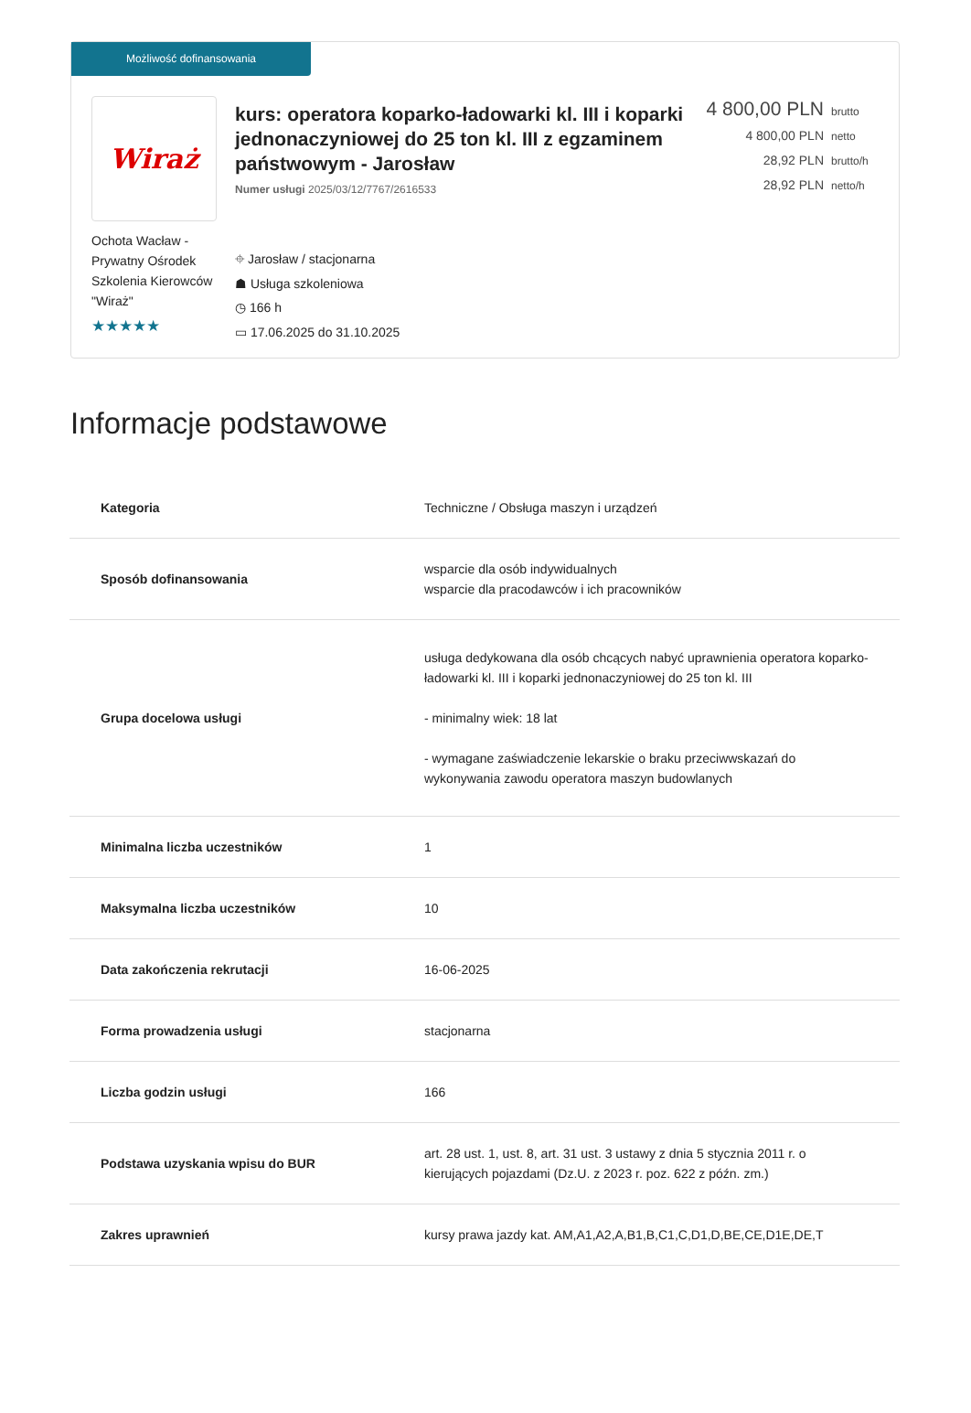Możliwość dofinansowania
Wiraż
Ochota Wacław - Prywatny Ośrodek Szkolenia Kierowców "Wiraż"
★★★★★
kurs: operatora koparko-ładowarki kl. III i koparki jednonaczyniowej do 25 ton kl. III z egzaminem państwowym - Jarosław
Numer usługi 2025/03/12/7767/2616533
⌖ Jarosław / stacjonarna
☗ Usługa szkoleniowa
◷ 166 h
▭ 17.06.2025 do 31.10.2025
4 800,00 PLN brutto
4 800,00 PLN netto
28,92 PLN brutto/h
28,92 PLN netto/h
Informacje podstawowe
| Kategoria | Techniczne / Obsługa maszyn i urządzeń |
| Sposób dofinansowania | wsparcie dla osób indywidualnych wsparcie dla pracodawców i ich pracowników |
| Grupa docelowa usługi | usługa dedykowana dla osób chcących nabyć uprawnienia operatora koparko-ładowarki kl. III i koparki jednonaczyniowej do 25 ton kl. III - minimalny wiek: 18 lat - wymagane zaświadczenie lekarskie o braku przeciwwskazań do wykonywania zawodu operatora maszyn budowlanych |
| Minimalna liczba uczestników | 1 |
| Maksymalna liczba uczestników | 10 |
| Data zakończenia rekrutacji | 16-06-2025 |
| Forma prowadzenia usługi | stacjonarna |
| Liczba godzin usługi | 166 |
| Podstawa uzyskania wpisu do BUR | art. 28 ust. 1, ust. 8, art. 31 ust. 3 ustawy z dnia 5 stycznia 2011 r. o kierujących pojazdami (Dz.U. z 2023 r. poz. 622 z późn. zm.) |
| Zakres uprawnień | kursy prawa jazdy kat. AM,A1,A2,A,B1,B,C1,C,D1,D,BE,CE,D1E,DE,T |